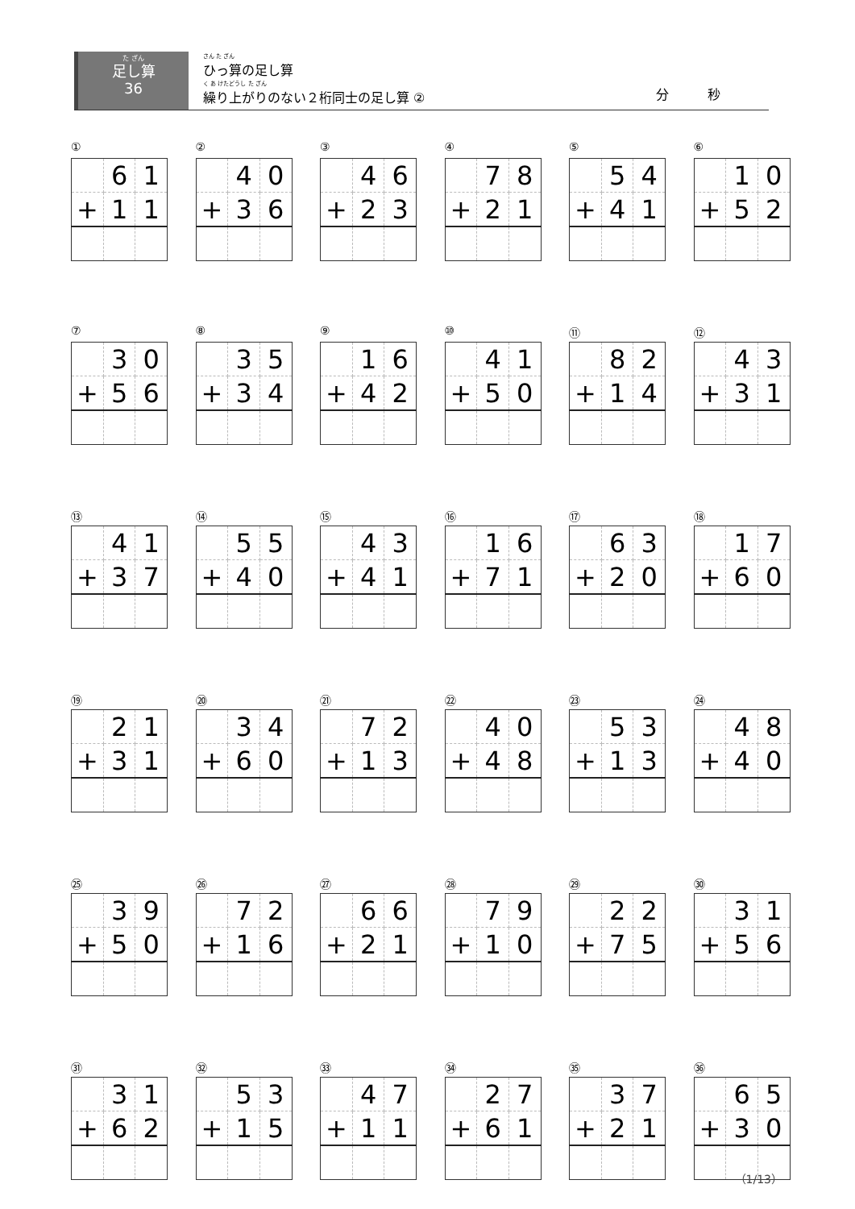た ざん
足し算
36
さん た ざん
ひっ算の足し算
く あ けたどうし た ざん
繰り上がりのない２桁同士の足し算 ②
分　　　秒
①
| | 6 | 1 |
| + | 1 | 1 |
②
| | 4 | 0 |
| + | 3 | 6 |
③
| | 4 | 6 |
| + | 2 | 3 |
④
| | 7 | 8 |
| + | 2 | 1 |
⑤
| | 5 | 4 |
| + | 4 | 1 |
⑥
| | 1 | 0 |
| + | 5 | 2 |
⑦
| | 3 | 0 |
| + | 5 | 6 |
⑧
| | 3 | 5 |
| + | 3 | 4 |
⑨
| | 1 | 6 |
| + | 4 | 2 |
⑩
| | 4 | 1 |
| + | 5 | 0 |
⑪
| | 8 | 2 |
| + | 1 | 4 |
⑫
| | 4 | 3 |
| + | 3 | 1 |
⑬
| | 4 | 1 |
| + | 3 | 7 |
⑭
| | 5 | 5 |
| + | 4 | 0 |
⑮
| | 4 | 3 |
| + | 4 | 1 |
⑯
| | 1 | 6 |
| + | 7 | 1 |
⑰
| | 6 | 3 |
| + | 2 | 0 |
⑱
| | 1 | 7 |
| + | 6 | 0 |
⑲
| | 2 | 1 |
| + | 3 | 1 |
⑳
| | 3 | 4 |
| + | 6 | 0 |
㉑
| | 7 | 2 |
| + | 1 | 3 |
㉒
| | 4 | 0 |
| + | 4 | 8 |
㉓
| | 5 | 3 |
| + | 1 | 3 |
㉔
| | 4 | 8 |
| + | 4 | 0 |
㉕
| | 3 | 9 |
| + | 5 | 0 |
㉖
| | 7 | 2 |
| + | 1 | 6 |
㉗
| | 6 | 6 |
| + | 2 | 1 |
㉘
| | 7 | 9 |
| + | 1 | 0 |
㉙
| | 2 | 2 |
| + | 7 | 5 |
㉚
| | 3 | 1 |
| + | 5 | 6 |
㉛
| | 3 | 1 |
| + | 6 | 2 |
㉜
| | 5 | 3 |
| + | 1 | 5 |
㉝
| | 4 | 7 |
| + | 1 | 1 |
㉞
| | 2 | 7 |
| + | 6 | 1 |
㉟
| | 3 | 7 |
| + | 2 | 1 |
㊱
| | 6 | 5 |
| + | 3 | 0 |
（1/13）